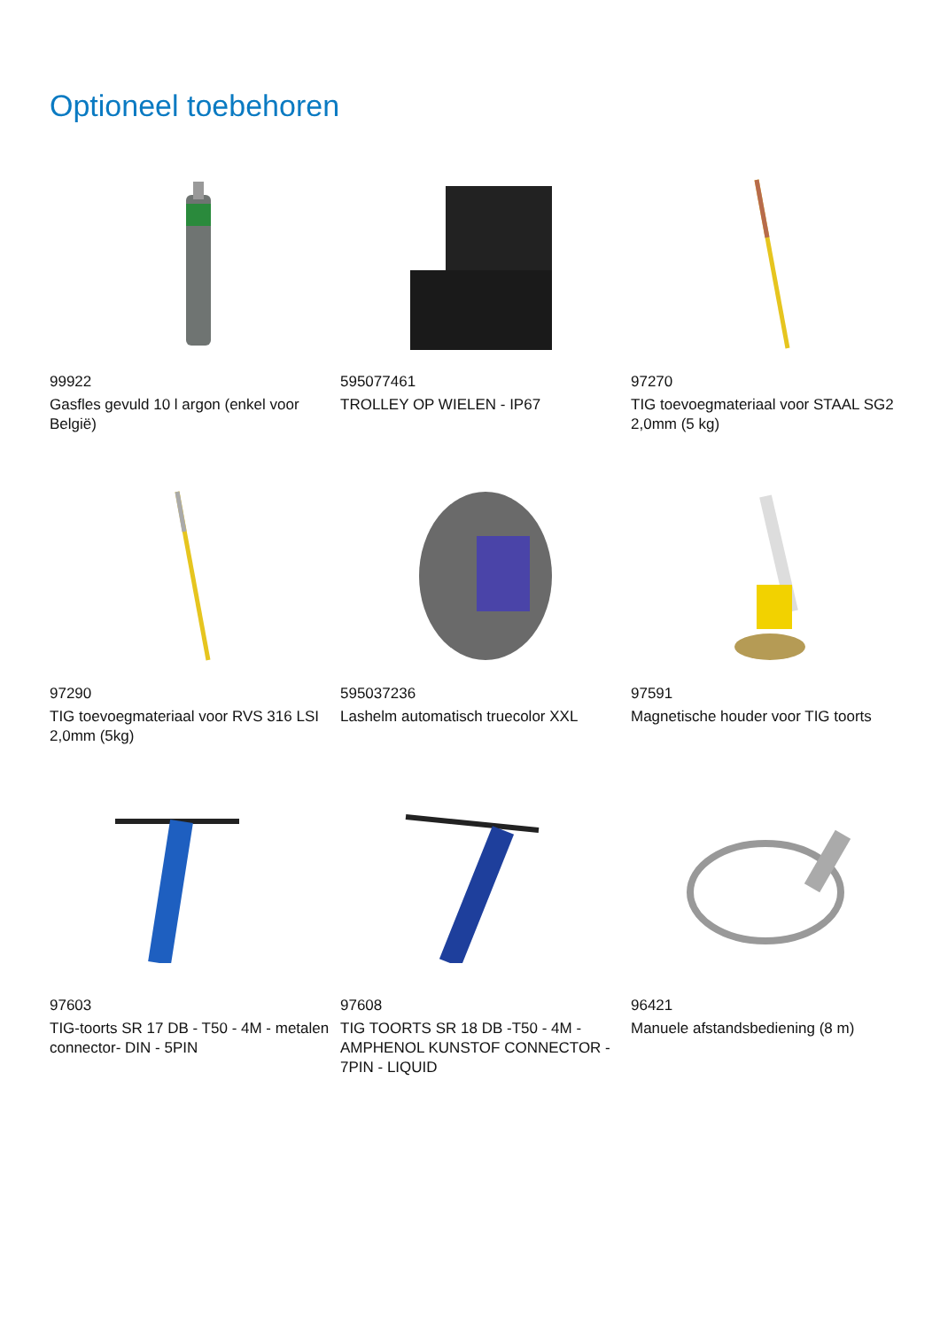Optioneel toebehoren
99922
Gasfles gevuld 10 l argon (enkel voor België)
595077461
TROLLEY OP WIELEN - IP67
97270
TIG toevoegmateriaal voor STAAL SG2 2,0mm (5 kg)
97290
TIG toevoegmateriaal voor RVS 316 LSI 2,0mm (5kg)
595037236
Lashelm automatisch truecolor XXL
97591
Magnetische houder voor TIG toorts
97603
TIG-toorts SR 17 DB - T50 - 4M - metalen connector- DIN - 5PIN
97608
TIG TOORTS SR 18 DB -T50 - 4M - AMPHENOL KUNSTOF CONNECTOR - 7PIN - LIQUID
96421
Manuele afstandsbediening (8 m)